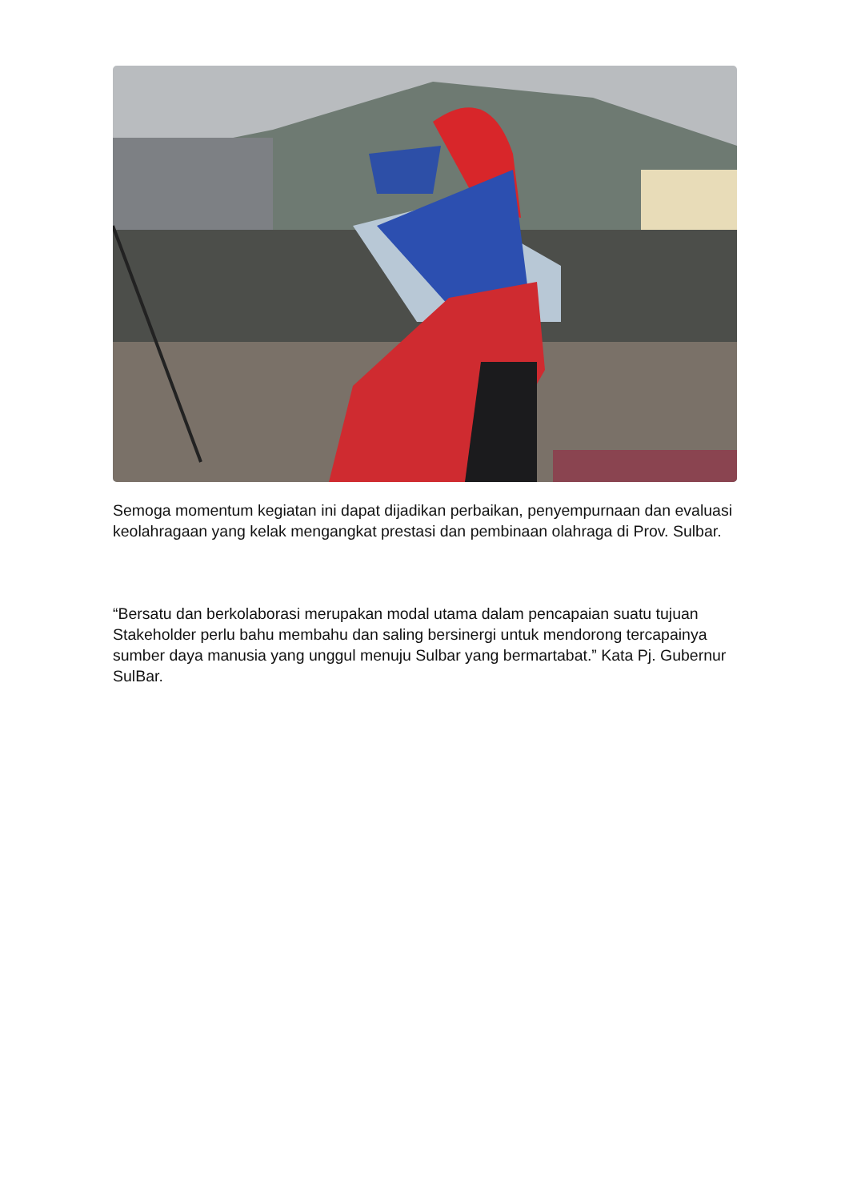Semoga momentum kegiatan ini dapat dijadikan perbaikan, penyempurnaan dan evaluasi keolahragaan yang kelak mengangkat prestasi dan pembinaan olahraga di Prov. Sulbar.
“Bersatu dan berkolaborasi merupakan modal utama dalam pencapaian suatu tujuan Stakeholder perlu bahu membahu dan saling bersinergi untuk mendorong tercapainya sumber daya manusia yang unggul menuju Sulbar yang bermartabat.” Kata Pj. Gubernur SulBar.